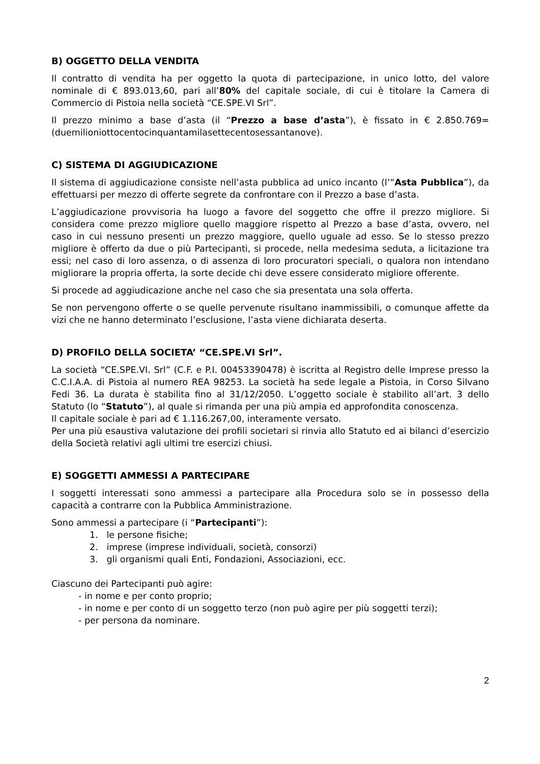B) OGGETTO DELLA VENDITA
Il contratto di vendita ha per oggetto la quota di partecipazione, in unico lotto, del valore nominale di € 893.013,60, pari all’80% del capitale sociale, di cui è titolare la Camera di Commercio di Pistoia nella società “CE.SPE.VI Srl”.
Il prezzo minimo a base d’asta (il “Prezzo a base d’asta”), è fissato in € 2.850.769= (duemilioniottocentocinquantamilasettecentosessantanove).
C) SISTEMA DI AGGIUDICAZIONE
Il sistema di aggiudicazione consiste nell’asta pubblica ad unico incanto (l’“Asta Pubblica”), da effettuarsi per mezzo di offerte segrete da confrontare con il Prezzo a base d’asta.
L’aggiudicazione provvisoria ha luogo a favore del soggetto che offre il prezzo migliore. Si considera come prezzo migliore quello maggiore rispetto al Prezzo a base d’asta, ovvero, nel caso in cui nessuno presenti un prezzo maggiore, quello uguale ad esso. Se lo stesso prezzo migliore è offerto da due o più Partecipanti, si procede, nella medesima seduta, a licitazione tra essi; nel caso di loro assenza, o di assenza di loro procuratori speciali, o qualora non intendano migliorare la propria offerta, la sorte decide chi deve essere considerato migliore offerente.
Si procede ad aggiudicazione anche nel caso che sia presentata una sola offerta.
Se non pervengono offerte o se quelle pervenute risultano inammissibili, o comunque affette da vizi che ne hanno determinato l’esclusione, l’asta viene dichiarata deserta.
D) PROFILO DELLA SOCIETA’ “CE.SPE.VI Srl”.
La società “CE.SPE.VI. Srl” (C.F. e P.I. 00453390478) è iscritta al Registro delle Imprese presso la C.C.I.A.A. di Pistoia al numero REA 98253. La società ha sede legale a Pistoia, in Corso Silvano Fedi 36. La durata è stabilita fino al 31/12/2050. L’oggetto sociale è stabilito all’art. 3 dello Statuto (lo “Statuto”), al quale si rimanda per una più ampia ed approfondita conoscenza.
Il capitale sociale è pari ad € 1.116.267,00, interamente versato.
Per una più esaustiva valutazione dei profili societari si rinvia allo Statuto ed ai bilanci d’esercizio della Società relativi agli ultimi tre esercizi chiusi.
E) SOGGETTI AMMESSI A PARTECIPARE
I soggetti interessati sono ammessi a partecipare alla Procedura solo se in possesso della capacità a contrarre con la Pubblica Amministrazione.
Sono ammessi a partecipare (i “Partecipanti”):
1. le persone fisiche;
2. imprese (imprese individuali, società, consorzi)
3. gli organismi quali Enti, Fondazioni, Associazioni, ecc.
Ciascuno dei Partecipanti può agire:
- in nome e per conto proprio;
- in nome e per conto di un soggetto terzo (non può agire per più soggetti terzi);
- per persona da nominare.
2